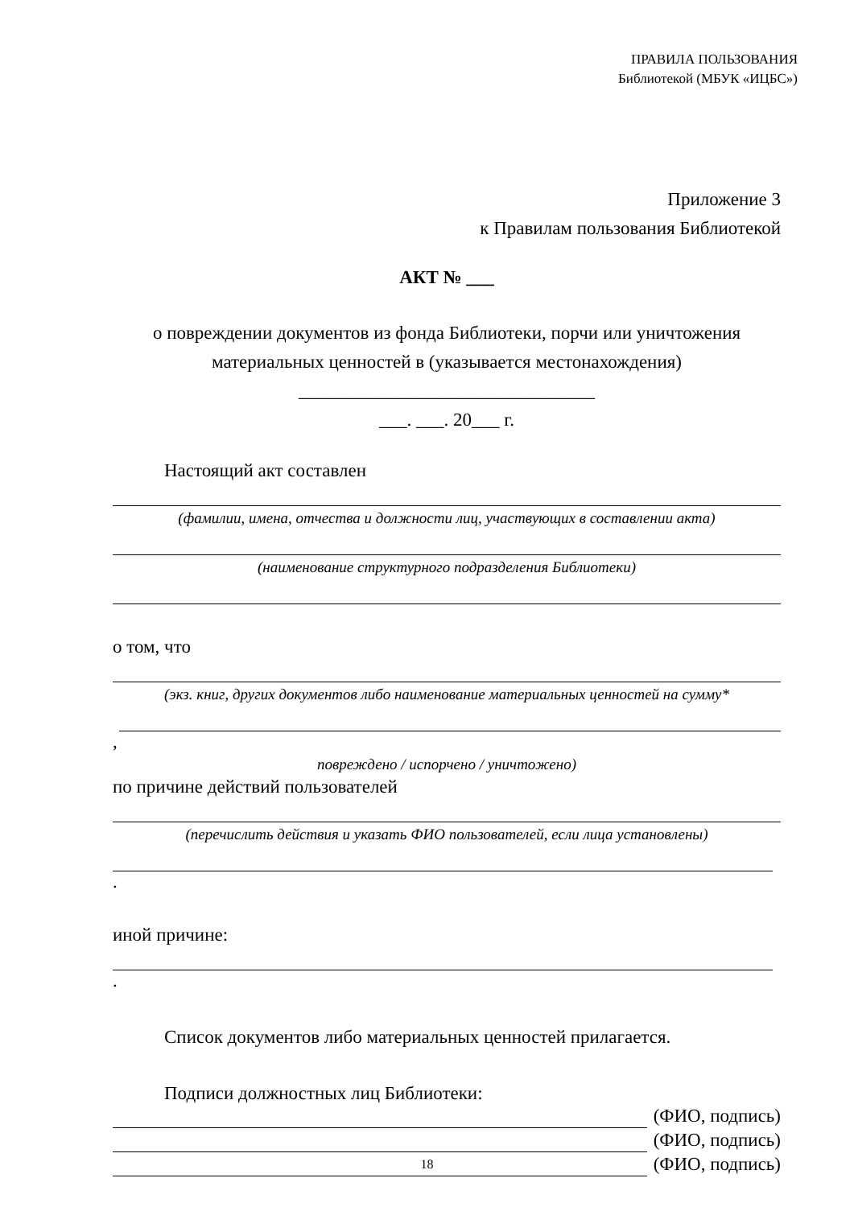ПРАВИЛА ПОЛЬЗОВАНИЯ
Библиотекой (МБУК «ИЦБС»)
Приложение 3
к Правилам пользования Библиотекой
АКТ № ___
о повреждении документов из фонда Библиотеки, порчи или уничтожения материальных ценностей в (указывается местонахождения)
________________________________
___. ___. 20___ г.
Настоящий акт составлен
(фамилии, имена, отчества и должности лиц, участвующих в составлении акта)
(наименование структурного подразделения Библиотеки)
о том, что
(экз. книг, других документов либо наименование материальных ценностей на сумму*
,
повреждено / испорчено / уничтожено)
по причине действий пользователей
(перечислить действия и указать ФИО пользователей, если лица установлены)
.
иной причине:
.
Список документов либо материальных ценностей прилагается.
Подписи должностных лиц Библиотеки:
(ФИО, подпись)
(ФИО, подпись)
(ФИО, подпись)
18